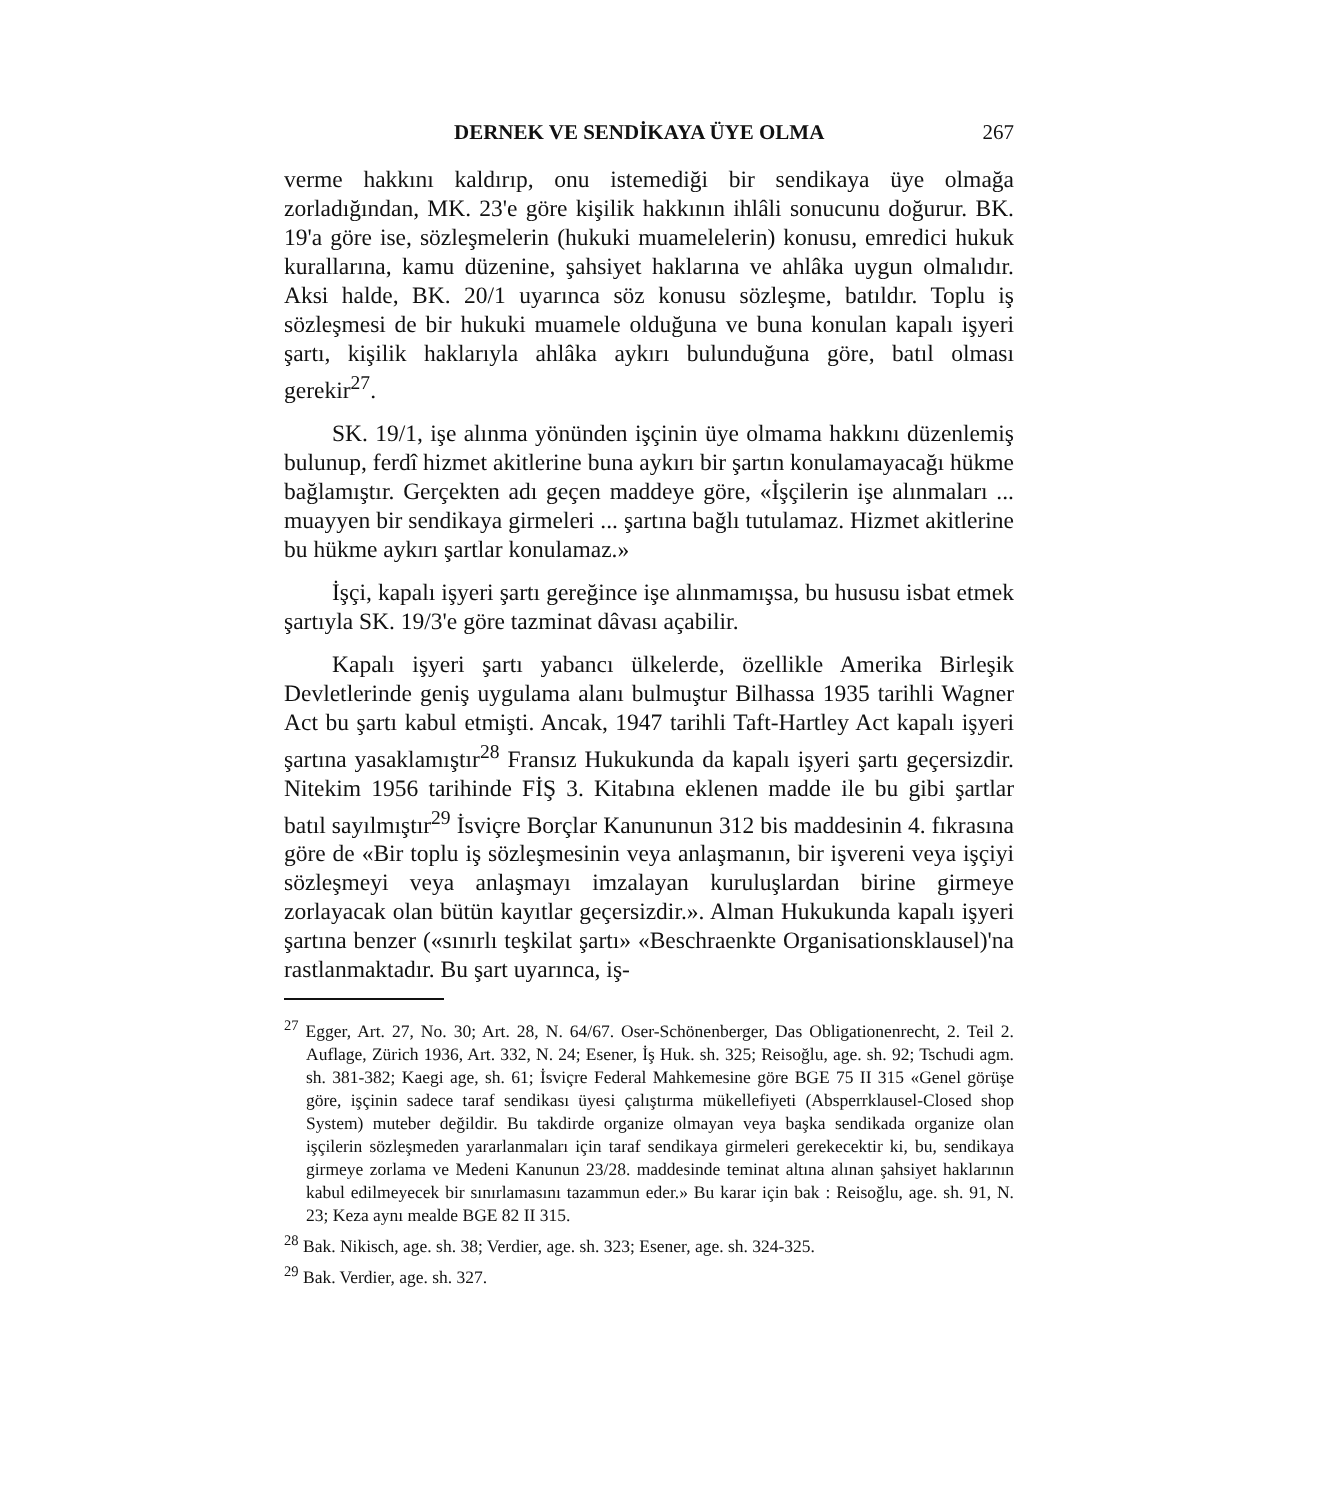DERNEK VE SENDİKAYA ÜYE OLMA 267
verme hakkını kaldırıp, onu istemediği bir sendikaya üye olmağa zorladığından, MK. 23'e göre kişilik hakkının ihlâli sonucunu doğurur. BK. 19'a göre ise, sözleşmelerin (hukuki muamelelerin) konusu, emredici hukuk kurallarına, kamu düzenine, şahsiyet haklarına ve ahlâka uygun olmalıdır. Aksi halde, BK. 20/1 uyarınca söz konusu sözleşme, batıldır. Toplu iş sözleşmesi de bir hukuki muamele olduğuna ve buna konulan kapalı işyeri şartı, kişilik haklarıyla ahlâka aykırı bulunduğuna göre, batıl olması gerekir<sup>27</sup>.
SK. 19/1, işe alınma yönünden işçinin üye olmama hakkını düzenlemiş bulunup, ferdî hizmet akitlerine buna aykırı bir şartın konulamayacağı hükme bağlamıştır. Gerçekten adı geçen maddeye göre, «İşçilerin işe alınmaları ... muayyen bir sendikaya girmeleri ... şartına bağlı tutulamaz. Hizmet akitlerine bu hükme aykırı şartlar konulamaz.»
İşçi, kapalı işyeri şartı gereğince işe alınmamışsa, bu hususu isbat etmek şartıyla SK. 19/3'e göre tazminat dâvası açabilir.
Kapalı işyeri şartı yabancı ülkelerde, özellikle Amerika Birleşik Devletlerinde geniş uygulama alanı bulmuştur Bilhassa 1935 tarihli Wagner Act bu şartı kabul etmişti. Ancak, 1947 tarihli Taft-Hartley Act kapalı işyeri şartına yasaklamıştır<sup>28</sup> Fransız Hukukunda da kapalı işyeri şartı geçersizdir. Nitekim 1956 tarihinde FİŞ 3. Kitabına eklenen madde ile bu gibi şartlar batıl sayılmıştır<sup>29</sup> İsviçre Borçlar Kanununun 312 bis maddesinin 4. fıkrasına göre de «Bir toplu iş sözleşmesinin veya anlaşmanın, bir işvereni veya işçiyi sözleşmeyi veya anlaşmayı imzalayan kuruluşlardan birine girmeye zorlayacak olan bütün kayıtlar geçersizdir.». Alman Hukukunda kapalı işyeri şartına benzer («sınırlı teşkilat şartı» «Beschraenkte Organisationsklausel)'na rastlanmaktadır. Bu şart uyarınca, iş-
<sup>27</sup> Egger, Art. 27, No. 30; Art. 28, N. 64/67. Oser-Schönenberger, Das Obligationenrecht, 2. Teil 2. Auflage, Zürich 1936, Art. 332, N. 24; Esener, İş Huk. sh. 325; Reisoğlu, age. sh. 92; Tschudi agm. sh. 381-382; Kaegi age, sh. 61; İsviçre Federal Mahkemesine göre BGE 75 II 315 «Genel görüşe göre, işçinin sadece taraf sendikası üyesi çalıştırma mükellefiyeti (Absperrklausel-Closed shop System) muteber değildir. Bu takdirde organize olmayan veya başka sendikada organize olan işçilerin sözleşmeden yararlanmaları için taraf sendikaya girmeleri gerekecektir ki, bu, sendikaya girmeye zorlama ve Medeni Kanunun 23/28. maddesinde teminat altına alınan şahsiyet haklarının kabul edilmeyecek bir sınırlamasını tazammun eder.» Bu karar için bak : Reisoğlu, age. sh. 91, N. 23; Keza aynı mealde BGE 82 II 315.
<sup>28</sup> Bak. Nikisch, age. sh. 38; Verdier, age. sh. 323; Esener, age. sh. 324-325.
<sup>29</sup> Bak. Verdier, age. sh. 327.